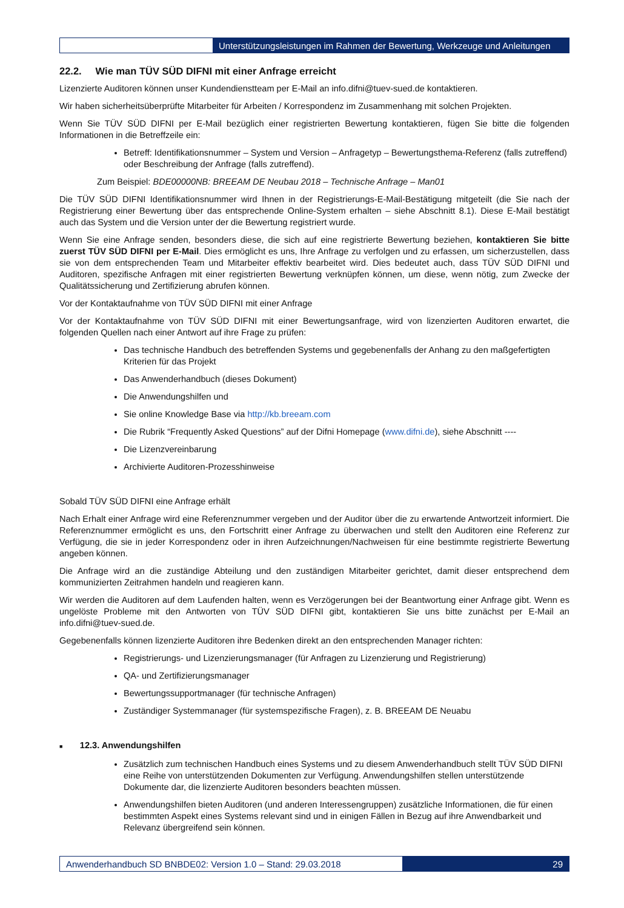Unterstützungsleistungen im Rahmen der Bewertung, Werkzeuge und Anleitungen
22.2. Wie man TÜV SÜD DIFNI mit einer Anfrage erreicht
Lizenzierte Auditoren können unser Kundendienstteam per E-Mail an info.difni@tuev-sued.de kontaktieren.
Wir haben sicherheitsüberprüfte Mitarbeiter für Arbeiten / Korrespondenz im Zusammenhang mit solchen Projekten.
Wenn Sie TÜV SÜD DIFNI per E-Mail bezüglich einer registrierten Bewertung kontaktieren, fügen Sie bitte die folgenden Informationen in die Betreffzeile ein:
Betreff: Identifikationsnummer – System und Version – Anfragetyp – Bewertungsthema-Referenz (falls zutreffend) oder Beschreibung der Anfrage (falls zutreffend).
Zum Beispiel: BDE00000NB: BREEAM DE Neubau 2018 – Technische Anfrage – Man01
Die TÜV SÜD DIFNI Identifikationsnummer wird Ihnen in der Registrierungs-E-Mail-Bestätigung mitgeteilt (die Sie nach der Registrierung einer Bewertung über das entsprechende Online-System erhalten – siehe Abschnitt 8.1). Diese E-Mail bestätigt auch das System und die Version unter der die Bewertung registriert wurde.
Wenn Sie eine Anfrage senden, besonders diese, die sich auf eine registrierte Bewertung beziehen, kontaktieren Sie bitte zuerst TÜV SÜD DIFNI per E-Mail. Dies ermöglicht es uns, Ihre Anfrage zu verfolgen und zu erfassen, um sicherzustellen, dass sie von dem entsprechenden Team und Mitarbeiter effektiv bearbeitet wird. Dies bedeutet auch, dass TÜV SÜD DIFNI und Auditoren, spezifische Anfragen mit einer registrierten Bewertung verknüpfen können, um diese, wenn nötig, zum Zwecke der Qualitätssicherung und Zertifizierung abrufen können.
Vor der Kontaktaufnahme von TÜV SÜD DIFNI mit einer Anfrage
Vor der Kontaktaufnahme von TÜV SÜD DIFNI mit einer Bewertungsanfrage, wird von lizenzierten Auditoren erwartet, die folgenden Quellen nach einer Antwort auf ihre Frage zu prüfen:
Das technische Handbuch des betreffenden Systems und gegebenenfalls der Anhang zu den maßgefertigten Kriterien für das Projekt
Das Anwenderhandbuch (dieses Dokument)
Die Anwendungshilfen und
Sie online Knowledge Base via http://kb.breeam.com
Die Rubrik “Frequently Asked Questions” auf der Difni Homepage (www.difni.de), siehe Abschnitt ----
Die Lizenzvereinbarung
Archivierte Auditoren-Prozesshinweise
Sobald TÜV SÜD DIFNI eine Anfrage erhält
Nach Erhalt einer Anfrage wird eine Referenznummer vergeben und der Auditor über die zu erwartende Antwortzeit informiert. Die Referenznummer ermöglicht es uns, den Fortschritt einer Anfrage zu überwachen und stellt den Auditoren eine Referenz zur Verfügung, die sie in jeder Korrespondenz oder in ihren Aufzeichnungen/Nachweisen für eine bestimmte registrierte Bewertung angeben können.
Die Anfrage wird an die zuständige Abteilung und den zuständigen Mitarbeiter gerichtet, damit dieser entsprechend dem kommunizierten Zeitrahmen handeln und reagieren kann.
Wir werden die Auditoren auf dem Laufenden halten, wenn es Verzögerungen bei der Beantwortung einer Anfrage gibt. Wenn es ungelöste Probleme mit den Antworten von TÜV SÜD DIFNI gibt, kontaktieren Sie uns bitte zunächst per E-Mail an info.difni@tuev-sued.de.
Gegebenenfalls können lizenzierte Auditoren ihre Bedenken direkt an den entsprechenden Manager richten:
Registrierungs- und Lizenzierungsmanager (für Anfragen zu Lizenzierung und Registrierung)
QA- und Zertifizierungsmanager
Bewertungssupportmanager (für technische Anfragen)
Zuständiger Systemmanager (für systemspezifische Fragen), z. B. BREEAM DE Neuabu
■ 12.3. Anwendungshilfen
Zusätzlich zum technischen Handbuch eines Systems und zu diesem Anwenderhandbuch stellt TÜV SÜD DIFNI eine Reihe von unterstützenden Dokumenten zur Verfügung. Anwendungshilfen stellen unterstützende Dokumente dar, die lizenzierte Auditoren besonders beachten müssen.
Anwendungshilfen bieten Auditoren (und anderen Interessengruppen) zusätzliche Informationen, die für einen bestimmten Aspekt eines Systems relevant sind und in einigen Fällen in Bezug auf ihre Anwendbarkeit und Relevanz übergreifend sein können.
Anwenderhandbuch SD BNBDE02: Version 1.0 – Stand: 29.03.2018
29